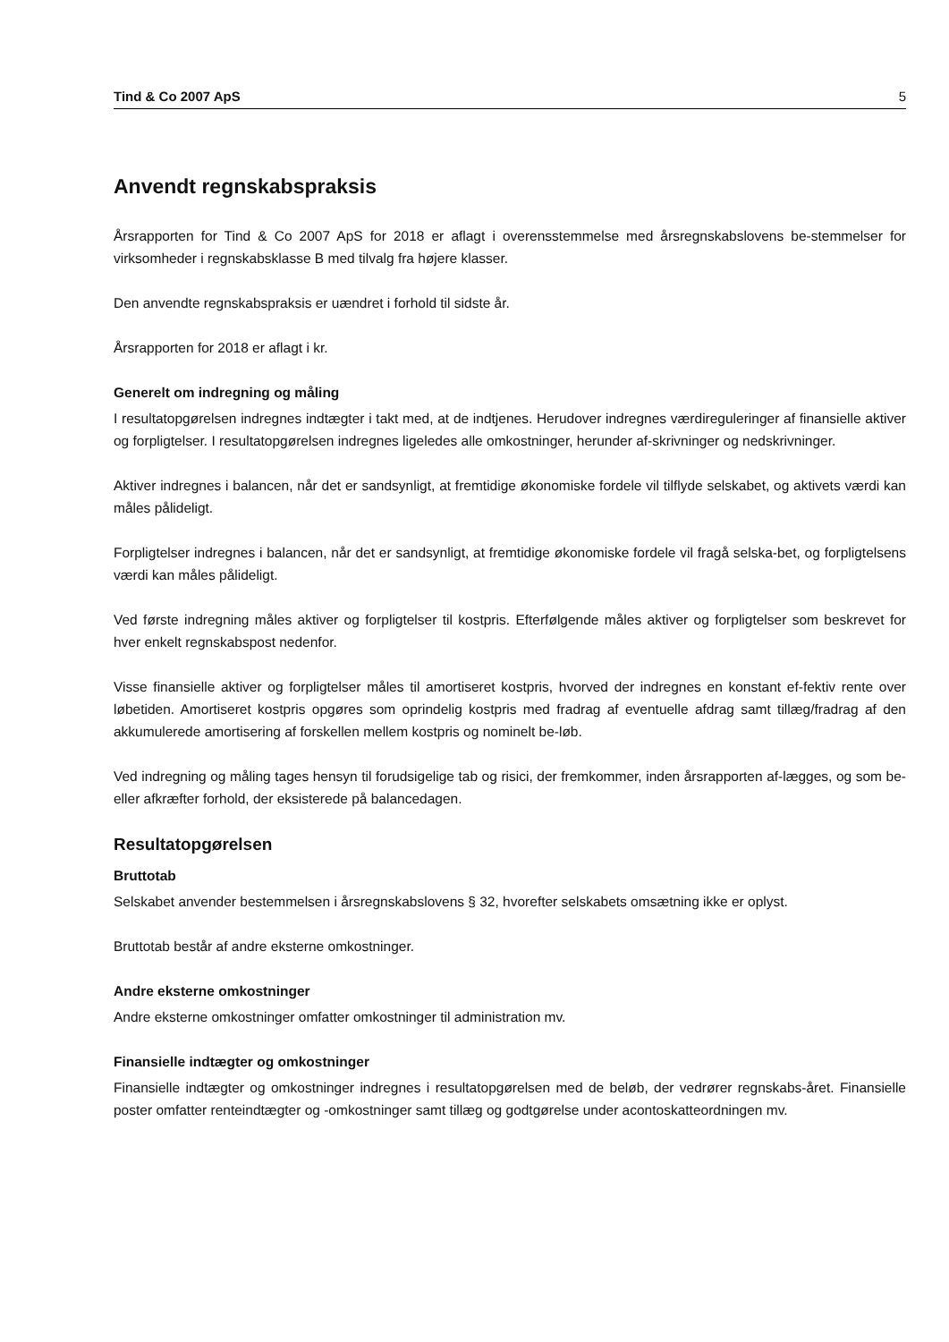Tind & Co 2007 ApS 5
Anvendt regnskabspraksis
Årsrapporten for Tind & Co 2007 ApS for 2018 er aflagt i overensstemmelse med årsregnskabslovens be-stemmelser for virksomheder i regnskabsklasse B med tilvalg fra højere klasser.
Den anvendte regnskabspraksis er uændret i forhold til sidste år.
Årsrapporten for 2018 er aflagt i kr.
Generelt om indregning og måling
I resultatopgørelsen indregnes indtægter i takt med, at de indtjenes. Herudover indregnes værdireguleringer af finansielle aktiver og forpligtelser. I resultatopgørelsen indregnes ligeledes alle omkostninger, herunder af-skrivninger og nedskrivninger.
Aktiver indregnes i balancen, når det er sandsynligt, at fremtidige økonomiske fordele vil tilflyde selskabet, og aktivets værdi kan måles pålideligt.
Forpligtelser indregnes i balancen, når det er sandsynligt, at fremtidige økonomiske fordele vil fragå selska-bet, og forpligtelsens værdi kan måles pålideligt.
Ved første indregning måles aktiver og forpligtelser til kostpris. Efterfølgende måles aktiver og forpligtelser som beskrevet for hver enkelt regnskabspost nedenfor.
Visse finansielle aktiver og forpligtelser måles til amortiseret kostpris, hvorved der indregnes en konstant ef-fektiv rente over løbetiden. Amortiseret kostpris opgøres som oprindelig kostpris med fradrag af eventuelle afdrag samt tillæg/fradrag af den akkumulerede amortisering af forskellen mellem kostpris og nominelt be-løb.
Ved indregning og måling tages hensyn til forudsigelige tab og risici, der fremkommer, inden årsrapporten af-lægges, og som be- eller afkræfter forhold, der eksisterede på balancedagen.
Resultatopgørelsen
Bruttotab
Selskabet anvender bestemmelsen i årsregnskabslovens § 32, hvorefter selskabets omsætning ikke er oplyst.
Bruttotab består af andre eksterne omkostninger.
Andre eksterne omkostninger
Andre eksterne omkostninger omfatter omkostninger til administration mv.
Finansielle indtægter og omkostninger
Finansielle indtægter og omkostninger indregnes i resultatopgørelsen med de beløb, der vedrører regnskabs-året. Finansielle poster omfatter renteindtægter og -omkostninger samt tillæg og godtgørelse under acontoskatteordningen mv.